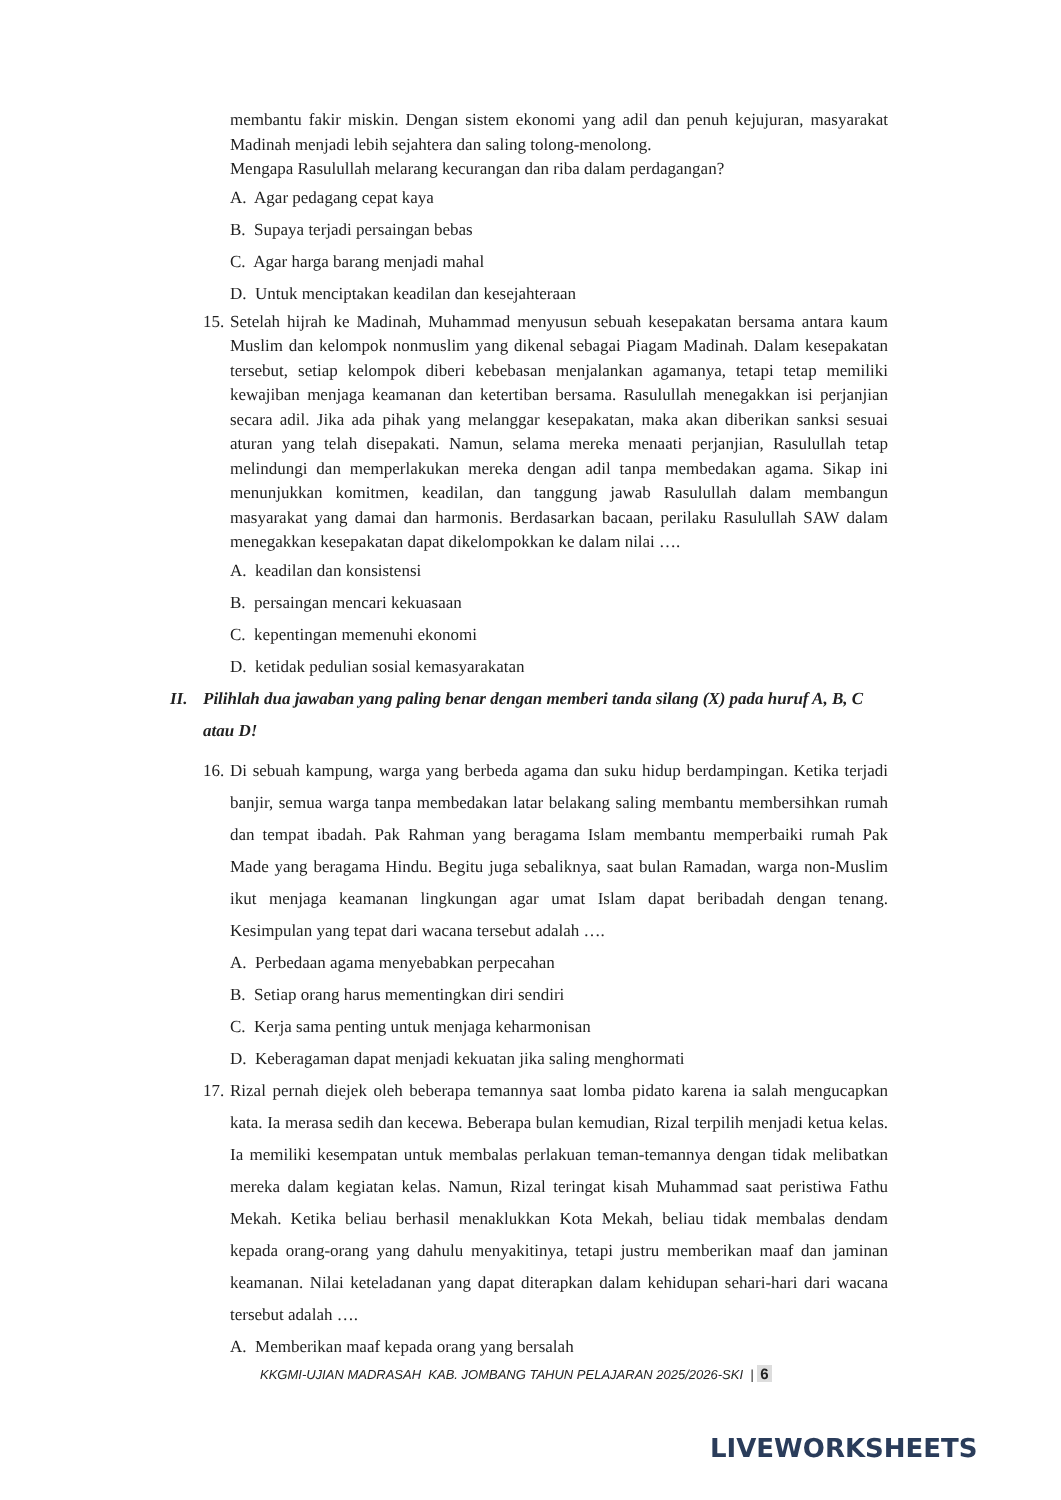membantu fakir miskin. Dengan sistem ekonomi yang adil dan penuh kejujuran, masyarakat Madinah menjadi lebih sejahtera dan saling tolong-menolong.
Mengapa Rasulullah melarang kecurangan dan riba dalam perdagangan?
A. Agar pedagang cepat kaya
B. Supaya terjadi persaingan bebas
C. Agar harga barang menjadi mahal
D. Untuk menciptakan keadilan dan kesejahteraan
15. Setelah hijrah ke Madinah, Muhammad menyusun sebuah kesepakatan bersama antara kaum Muslim dan kelompok nonmuslim yang dikenal sebagai Piagam Madinah. Dalam kesepakatan tersebut, setiap kelompok diberi kebebasan menjalankan agamanya, tetapi tetap memiliki kewajiban menjaga keamanan dan ketertiban bersama. Rasulullah menegakkan isi perjanjian secara adil. Jika ada pihak yang melanggar kesepakatan, maka akan diberikan sanksi sesuai aturan yang telah disepakati. Namun, selama mereka menaati perjanjian, Rasulullah tetap melindungi dan memperlakukan mereka dengan adil tanpa membedakan agama. Sikap ini menunjukkan komitmen, keadilan, dan tanggung jawab Rasulullah dalam membangun masyarakat yang damai dan harmonis. Berdasarkan bacaan, perilaku Rasulullah SAW dalam menegakkan kesepakatan dapat dikelompokkan ke dalam nilai ….
A. keadilan dan konsistensi
B. persaingan mencari kekuasaan
C. kepentingan memenuhi ekonomi
D. ketidak pedulian sosial kemasyarakatan
II. Pilihlah dua jawaban yang paling benar dengan memberi tanda silang (X) pada huruf A, B, C atau D!
16. Di sebuah kampung, warga yang berbeda agama dan suku hidup berdampingan. Ketika terjadi banjir, semua warga tanpa membedakan latar belakang saling membantu membersihkan rumah dan tempat ibadah. Pak Rahman yang beragama Islam membantu memperbaiki rumah Pak Made yang beragama Hindu. Begitu juga sebaliknya, saat bulan Ramadan, warga non-Muslim ikut menjaga keamanan lingkungan agar umat Islam dapat beribadah dengan tenang. Kesimpulan yang tepat dari wacana tersebut adalah ….
A. Perbedaan agama menyebabkan perpecahan
B. Setiap orang harus mementingkan diri sendiri
C. Kerja sama penting untuk menjaga keharmonisan
D. Keberagaman dapat menjadi kekuatan jika saling menghormati
17. Rizal pernah diejek oleh beberapa temannya saat lomba pidato karena ia salah mengucapkan kata. Ia merasa sedih dan kecewa. Beberapa bulan kemudian, Rizal terpilih menjadi ketua kelas. Ia memiliki kesempatan untuk membalas perlakuan teman-temannya dengan tidak melibatkan mereka dalam kegiatan kelas. Namun, Rizal teringat kisah Muhammad saat peristiwa Fathu Mekah. Ketika beliau berhasil menaklukkan Kota Mekah, beliau tidak membalas dendam kepada orang-orang yang dahulu menyakitinya, tetapi justru memberikan maaf dan jaminan keamanan. Nilai keteladanan yang dapat diterapkan dalam kehidupan sehari-hari dari wacana tersebut adalah ….
A. Memberikan maaf kepada orang yang bersalah
KKGMI-UJIAN MADRASAH KAB. JOMBANG TAHUN PELAJARAN 2025/2026-SKI | 6
LIVEWORKSHEETS